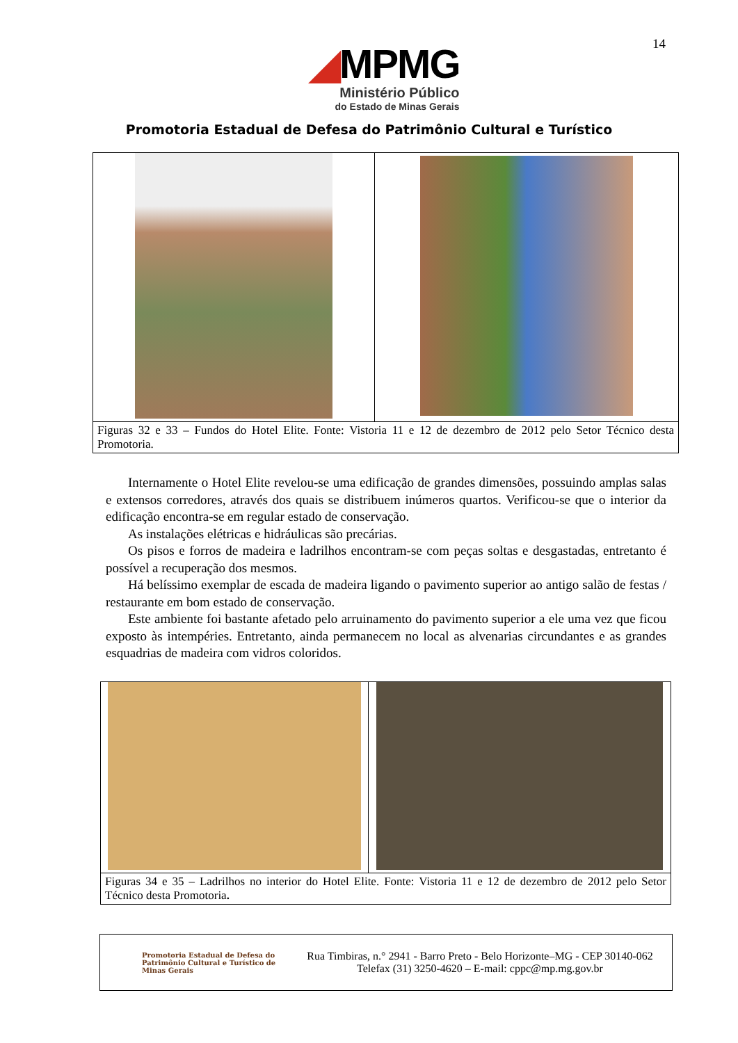14
◢MPMG
Ministério Público
do Estado de Minas Gerais
Promotoria Estadual de Defesa do Patrimônio Cultural e Turístico
| Figuras 32 e 33 – Fundos do Hotel Elite. Fonte: Vistoria 11 e 12 de dezembro de 2012 pelo Setor Técnico desta Promotoria. | |
Internamente o Hotel Elite revelou-se uma edificação de grandes dimensões, possuindo amplas salas e extensos corredores, através dos quais se distribuem inúmeros quartos. Verificou-se que o interior da edificação encontra-se em regular estado de conservação.
As instalações elétricas e hidráulicas são precárias.
Os pisos e forros de madeira e ladrilhos encontram-se com peças soltas e desgastadas, entretanto é possível a recuperação dos mesmos.
Há belíssimo exemplar de escada de madeira ligando o pavimento superior ao antigo salão de festas / restaurante em bom estado de conservação.
Este ambiente foi bastante afetado pelo arruinamento do pavimento superior a ele uma vez que ficou exposto às intempéries. Entretanto, ainda permanecem no local as alvenarias circundantes e as grandes esquadrias de madeira com vidros coloridos.
| Figuras 34 e 35 – Ladrilhos no interior do Hotel Elite. Fonte: Vistoria 11 e 12 de dezembro de 2012 pelo Setor Técnico desta Promotoria . | |
Promotoria Estadual de Defesa do Patrimônio Cultural e Turístico de Minas Gerais
Rua Timbiras, n.° 2941 - Barro Preto - Belo Horizonte–MG - CEP 30140-062
Telefax (31) 3250-4620 – E-mail: cppc@mp.mg.gov.br